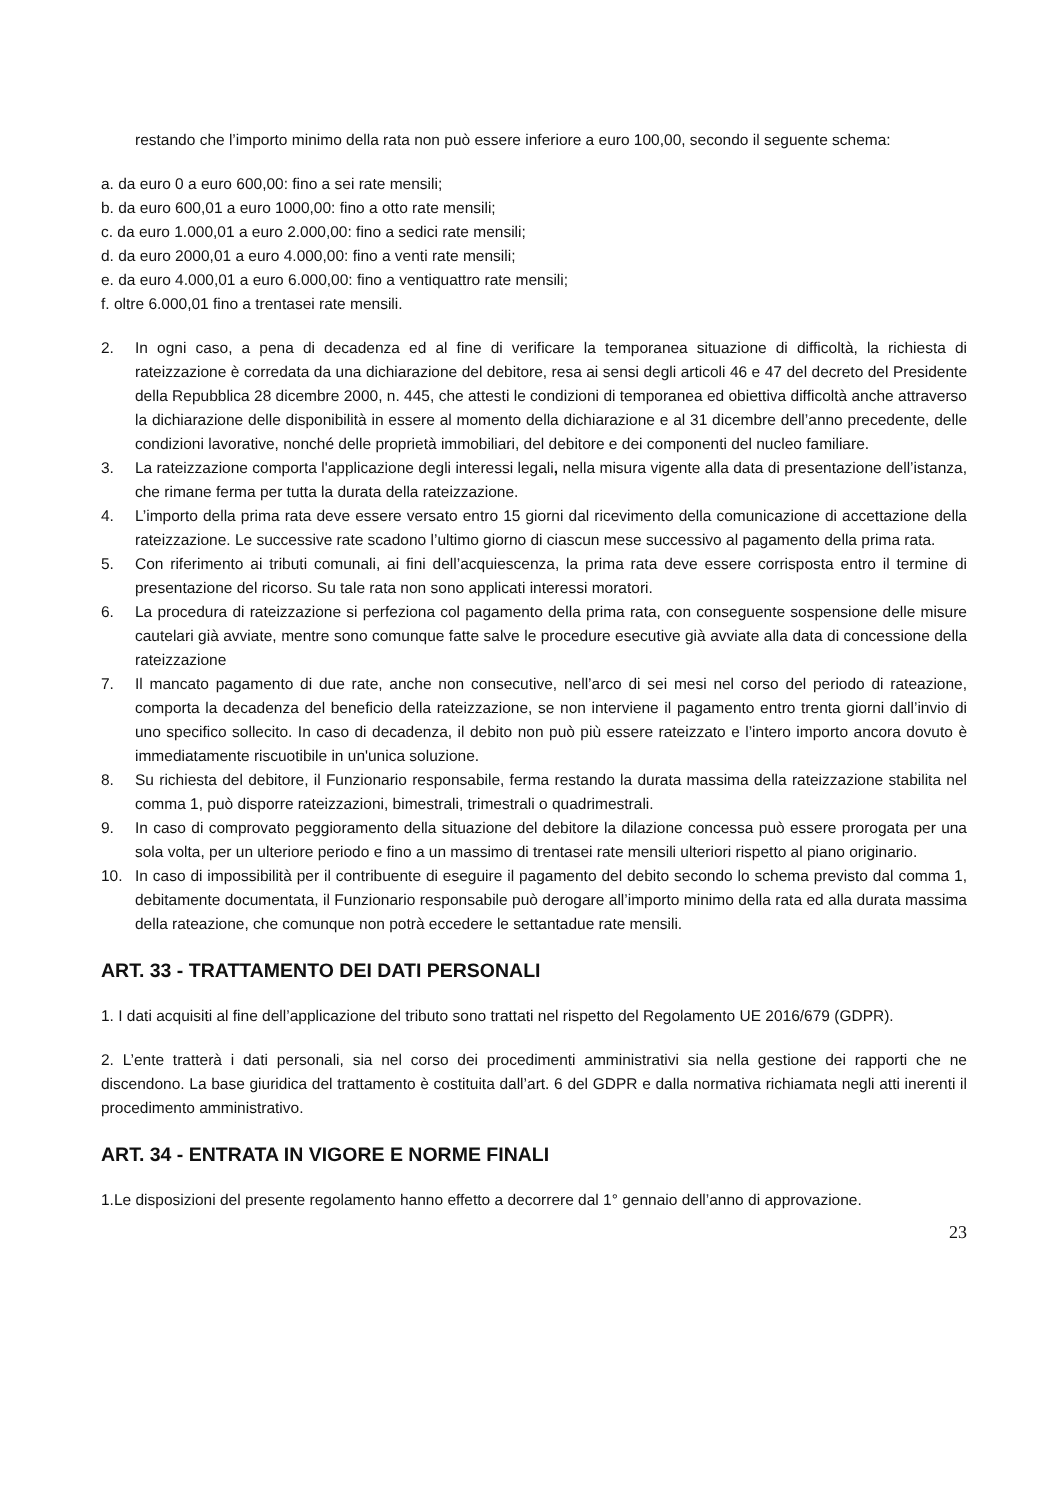restando che l’importo minimo della rata non può essere inferiore a euro 100,00, secondo il seguente schema:
a. da euro 0 a euro 600,00: fino a sei rate mensili;
b. da euro 600,01 a euro 1000,00: fino a otto rate mensili;
c. da euro 1.000,01 a euro 2.000,00: fino a sedici rate mensili;
d. da euro 2000,01 a euro 4.000,00: fino a venti rate mensili;
e. da euro 4.000,01 a euro 6.000,00: fino a ventiquattro rate mensili;
f. oltre 6.000,01 fino a trentasei rate mensili.
2. In ogni caso, a pena di decadenza ed al fine di verificare la temporanea situazione di difficoltà, la richiesta di rateizzazione è corredata da una dichiarazione del debitore, resa ai sensi degli articoli 46 e 47 del decreto del Presidente della Repubblica 28 dicembre 2000, n. 445, che attesti le condizioni di temporanea ed obiettiva difficoltà anche attraverso la dichiarazione delle disponibilità in essere al momento della dichiarazione e al 31 dicembre dell’anno precedente, delle condizioni lavorative, nonché delle proprietà immobiliari, del debitore e dei componenti del nucleo familiare.
3. La rateizzazione comporta l'applicazione degli interessi legali, nella misura vigente alla data di presentazione dell’istanza, che rimane ferma per tutta la durata della rateizzazione.
4. L’importo della prima rata deve essere versato entro 15 giorni dal ricevimento della comunicazione di accettazione della rateizzazione. Le successive rate scadono l’ultimo giorno di ciascun mese successivo al pagamento della prima rata.
5. Con riferimento ai tributi comunali, ai fini dell’acquiescenza, la prima rata deve essere corrisposta entro il termine di presentazione del ricorso. Su tale rata non sono applicati interessi moratori.
6. La procedura di rateizzazione si perfeziona col pagamento della prima rata, con conseguente sospensione delle misure cautelari già avviate, mentre sono comunque fatte salve le procedure esecutive già avviate alla data di concessione della rateizzazione
7. Il mancato pagamento di due rate, anche non consecutive, nell’arco di sei mesi nel corso del periodo di rateazione, comporta la decadenza del beneficio della rateizzazione, se non interviene il pagamento entro trenta giorni dall’invio di uno specifico sollecito. In caso di decadenza, il debito non può più essere rateizzato e l’intero importo ancora dovuto è immediatamente riscuotibile in un'unica soluzione.
8. Su richiesta del debitore, il Funzionario responsabile, ferma restando la durata massima della rateizzazione stabilita nel comma 1, può disporre rateizzazioni, bimestrali, trimestrali o quadrimestrali.
9. In caso di comprovato peggioramento della situazione del debitore la dilazione concessa può essere prorogata per una sola volta, per un ulteriore periodo e fino a un massimo di trentasei rate mensili ulteriori rispetto al piano originario.
10. In caso di impossibilità per il contribuente di eseguire il pagamento del debito secondo lo schema previsto dal comma 1, debitamente documentata, il Funzionario responsabile può derogare all’importo minimo della rata ed alla durata massima della rateazione, che comunque non potrà eccedere le settantadue rate mensili.
ART. 33 - TRATTAMENTO DEI DATI PERSONALI
1. I dati acquisiti al fine dell’applicazione del tributo sono trattati nel rispetto del Regolamento UE 2016/679 (GDPR).
2. L’ente tratterà i dati personali, sia nel corso dei procedimenti amministrativi sia nella gestione dei rapporti che ne discendono. La base giuridica del trattamento è costituita dall’art. 6 del GDPR e dalla normativa richiamata negli atti inerenti il procedimento amministrativo.
ART. 34 - ENTRATA IN VIGORE E NORME FINALI
1.Le disposizioni del presente regolamento hanno effetto a decorrere dal 1° gennaio dell’anno di approvazione.
23